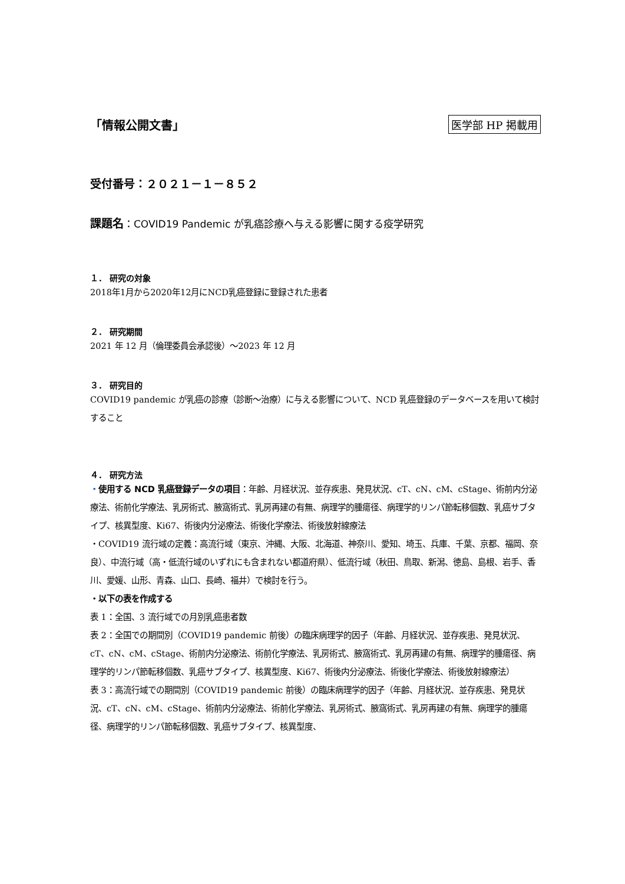「情報公開文書」 医学部 HP 掲載用
受付番号：２０２１－１－８５２
課題名：COVID19 Pandemic が乳癌診療へ与える影響に関する疫学研究
１． 研究の対象
2018年1月から2020年12月にNCD乳癌登録に登録された患者
２． 研究期間
2021 年 12 月（倫理委員会承認後）～2023 年 12 月
３． 研究目的
COVID19 pandemic が乳癌の診療（診断～治療）に与える影響について、NCD 乳癌登録のデータベースを用いて検討すること
４． 研究方法
・使用する NCD 乳癌登録データの項目：年齢、月経状況、並存疾患、発見状況、cT、cN、cM、cStage、術前内分泌療法、術前化学療法、乳房術式、腋窩術式、乳房再建の有無、病理学的腫瘍径、病理学的リンパ節転移個数、乳癌サブタイプ、核異型度、Ki67、術後内分泌療法、術後化学療法、術後放射線療法
・COVID19 流行域の定義：高流行域（東京、沖縄、大阪、北海道、神奈川、愛知、埼玉、兵庫、千葉、京都、福岡、奈良）、中流行域（高・低流行域のいずれにも含まれない都道府県）、低流行域（秋田、鳥取、新潟、徳島、島根、岩手、香川、愛媛、山形、青森、山口、長崎、福井）で検討を行う。
・以下の表を作成する
表 1：全国、3 流行域での月別乳癌患者数
表 2：全国での期間別（COVID19 pandemic 前後）の臨床病理学的因子（年齢、月経状況、並存疾患、発見状況、cT、cN、cM、cStage、術前内分泌療法、術前化学療法、乳房術式、腋窩術式、乳房再建の有無、病理学的腫瘍径、病理学的リンパ節転移個数、乳癌サブタイプ、核異型度、Ki67、術後内分泌療法、術後化学療法、術後放射線療法）
表 3：高流行域での期間別（COVID19 pandemic 前後）の臨床病理学的因子（年齢、月経状況、並存疾患、発見状況、cT、cN、cM、cStage、術前内分泌療法、術前化学療法、乳房術式、腋窩術式、乳房再建の有無、病理学的腫瘍径、病理学的リンパ節転移個数、乳癌サブタイプ、核異型度、